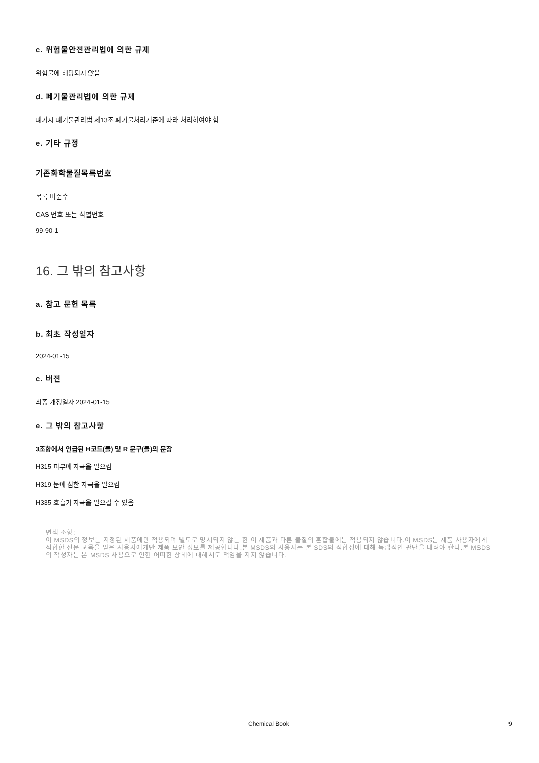c. 위험물안전관리법에 의한 규제
위험물에 해당되지 않음
d. 폐기물관리법에 의한 규제
폐기시 폐기물관리법 제13조 폐기물처리기준에 따라 처리하여야 함
e. 기타 규정
기존화학물질목록번호
목록 미준수
CAS 번호 또는 식별번호
99-90-1
16. 그 밖의 참고사항
a. 참고 문헌 목록
b. 최초 작성일자
2024-01-15
c. 버전
최종 개정일자 2024-01-15
e. 그 밖의 참고사항
3조항에서 언급된 H코드(들) 및 R 문구(들)의 문장
H315 피부에 자극을 일으킴
H319 눈에 심한 자극을 일으킴
H335 호흡기 자극을 일으킬 수 있음
면책 조항:
이 MSDS의 정보는 지정된 제품에만 적용되며 별도로 명시되지 않는 한 이 제품과 다른 물질의 혼합물에는 적용되지 않습니다.이 MSDS는 제품 사용자에게 적합한 전문 교육을 받은 사용자에게만 제품 보안 정보를 제공합니다.본 MSDS의 사용자는 본 SDS의 적합성에 대해 독립적인 판단을 내려야 한다.본 MSDS의 작성자는 본 MSDS 사용으로 인한 어떠한 상해에 대해서도 책임을 지지 않습니다.
Chemical Book 9